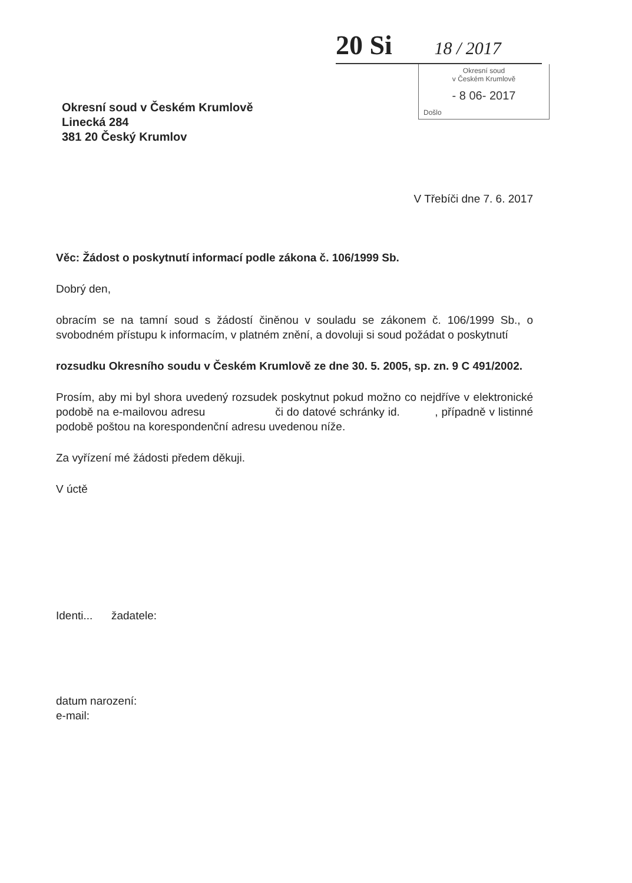20 Si 18 / 2017
Okresní soud
v Českém Krumlově
- 8 06- 2017
Došlo
Okresní soud v Českém Krumlově
Linecká 284
381 20 Český Krumlov
V Třebíči dne 7. 6. 2017
Věc: Žádost o poskytnutí informací podle zákona č. 106/1999 Sb.
Dobrý den,
obracím se na tamní soud s žádostí činěnou v souladu se zákonem č. 106/1999 Sb., o svobodném přístupu k informacím, v platném znění, a dovoluji si soud požádat o poskytnutí
rozsudku Okresního soudu v Českém Krumlově ze dne 30. 5. 2005, sp. zn. 9 C 491/2002.
Prosím, aby mi byl shora uvedený rozsudek poskytnut pokud možno co nejdříve v elektronické podobě na e-mailovou adresu či do datové schránky id. , případně v listinné podobě poštou na korespondenční adresu uvedenou níže.
Za vyřízení mé žádosti předem děkuji.
V úctě
Identi... žadatele:
datum narození:
e-mail: